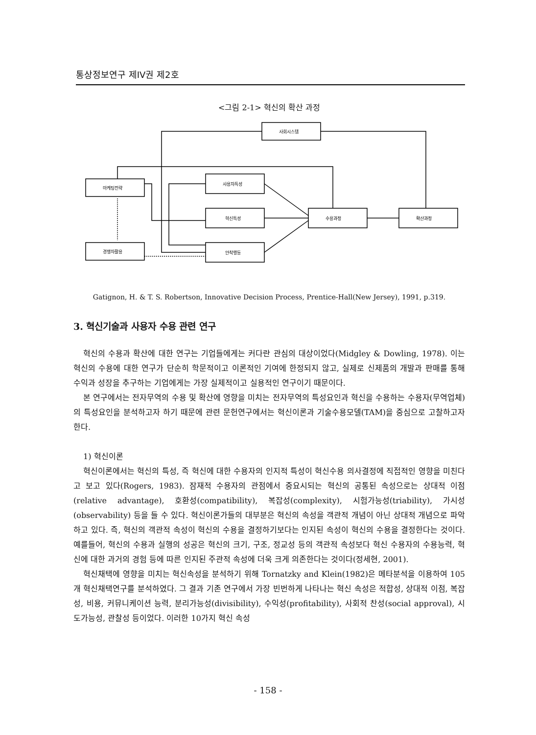통상정보연구 제IV권 제2호
<그림 2-1> 혁신의 확산 과정
사회시스템
마케팅전략
사용자특성
혁신특성
경쟁자활용
안착행동
수용과정
확산과정
Gatignon, H. & T. S. Robertson, Innovative Decision Process, Prentice-Hall(New Jersey), 1991, p.319.
3. 혁신기술과 사용자 수용 관련 연구
혁신의 수용과 확산에 대한 연구는 기업들에게는 커다란 관심의 대상이었다(Midgley & Dowling, 1978). 이는 혁신의 수용에 대한 연구가 단순히 학문적이고 이론적인 기여에 한정되지 않고, 실제로 신제품의 개발과 판매를 통해 수익과 성장을 추구하는 기업에게는 가장 실제적이고 실용적인 연구이기 때문이다.
본 연구에서는 전자무역의 수용 및 확산에 영향을 미치는 전자무역의 특성요인과 혁신을 수용하는 수용자(무역업체)의 특성요인을 분석하고자 하기 때문에 관련 문헌연구에서는 혁신이론과 기술수용모델(TAM)을 중심으로 고찰하고자 한다.
1) 혁신이론
혁신이론에서는 혁신의 특성, 즉 혁신에 대한 수용자의 인지적 특성이 혁신수용 의사결정에 직접적인 영향을 미친다고 보고 있다(Rogers, 1983). 잠재적 수용자의 관점에서 중요시되는 혁신의 공통된 속성으로는 상대적 이점(relative advantage), 호환성(compatibility), 복잡성(complexity), 시험가능성(triability), 가시성(observability) 등을 들 수 있다. 혁신이론가들의 대부분은 혁신의 속성을 객관적 개념이 아닌 상대적 개념으로 파악하고 있다. 즉, 혁신의 객관적 속성이 혁신의 수용을 결정하기보다는 인지된 속성이 혁신의 수용을 결정한다는 것이다. 예를들어, 혁신의 수용과 실행의 성공은 혁신의 크기, 구조, 정교성 등의 객관적 속성보다 혁신 수용자의 수용능력, 혁신에 대한 과거의 경험 등에 따른 인지된 주관적 속성에 더욱 크게 의존한다는 것이다(정세현, 2001).
혁신채택에 영향을 미치는 혁신속성을 분석하기 위해 Tornatzky and Klein(1982)은 메타분석을 이용하여 105개 혁신채택연구를 분석하였다. 그 결과 기존 연구에서 가장 빈번하게 나타나는 혁신 속성은 적합성, 상대적 이점, 복잡성, 비용, 커뮤니케이션 능력, 분리가능성(divisibility), 수익성(profitability), 사회적 찬성(social approval), 시도가능성, 관찰성 등이었다. 이러한 10가지 혁신 속성
- 158 -